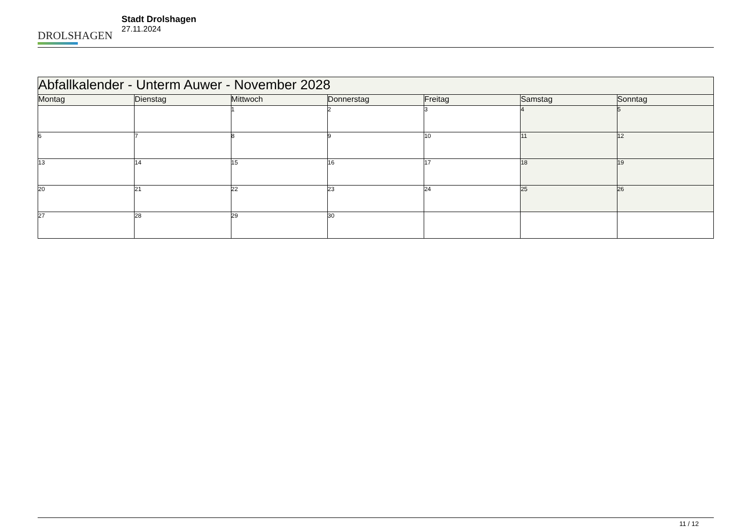DROLSHAGEN
Stadt Drolshagen
27.11.2024
| Abfallkalender - Unterm Auwer - November 2028 | | | | | | |
| --- | --- | --- | --- | --- | --- | --- |
| Montag | Dienstag | Mittwoch | Donnerstag | Freitag | Samstag | Sonntag |
| | | 1 | 2 | 3 | 4 | 5 |
| 6 | 7 | 8 | 9 | 10 | 11 | 12 |
| 13 | 14 | 15 | 16 | 17 | 18 | 19 |
| 20 | 21 | 22 | 23 | 24 | 25 | 26 |
| 27 | 28 | 29 | 30 | | | |
11 / 12